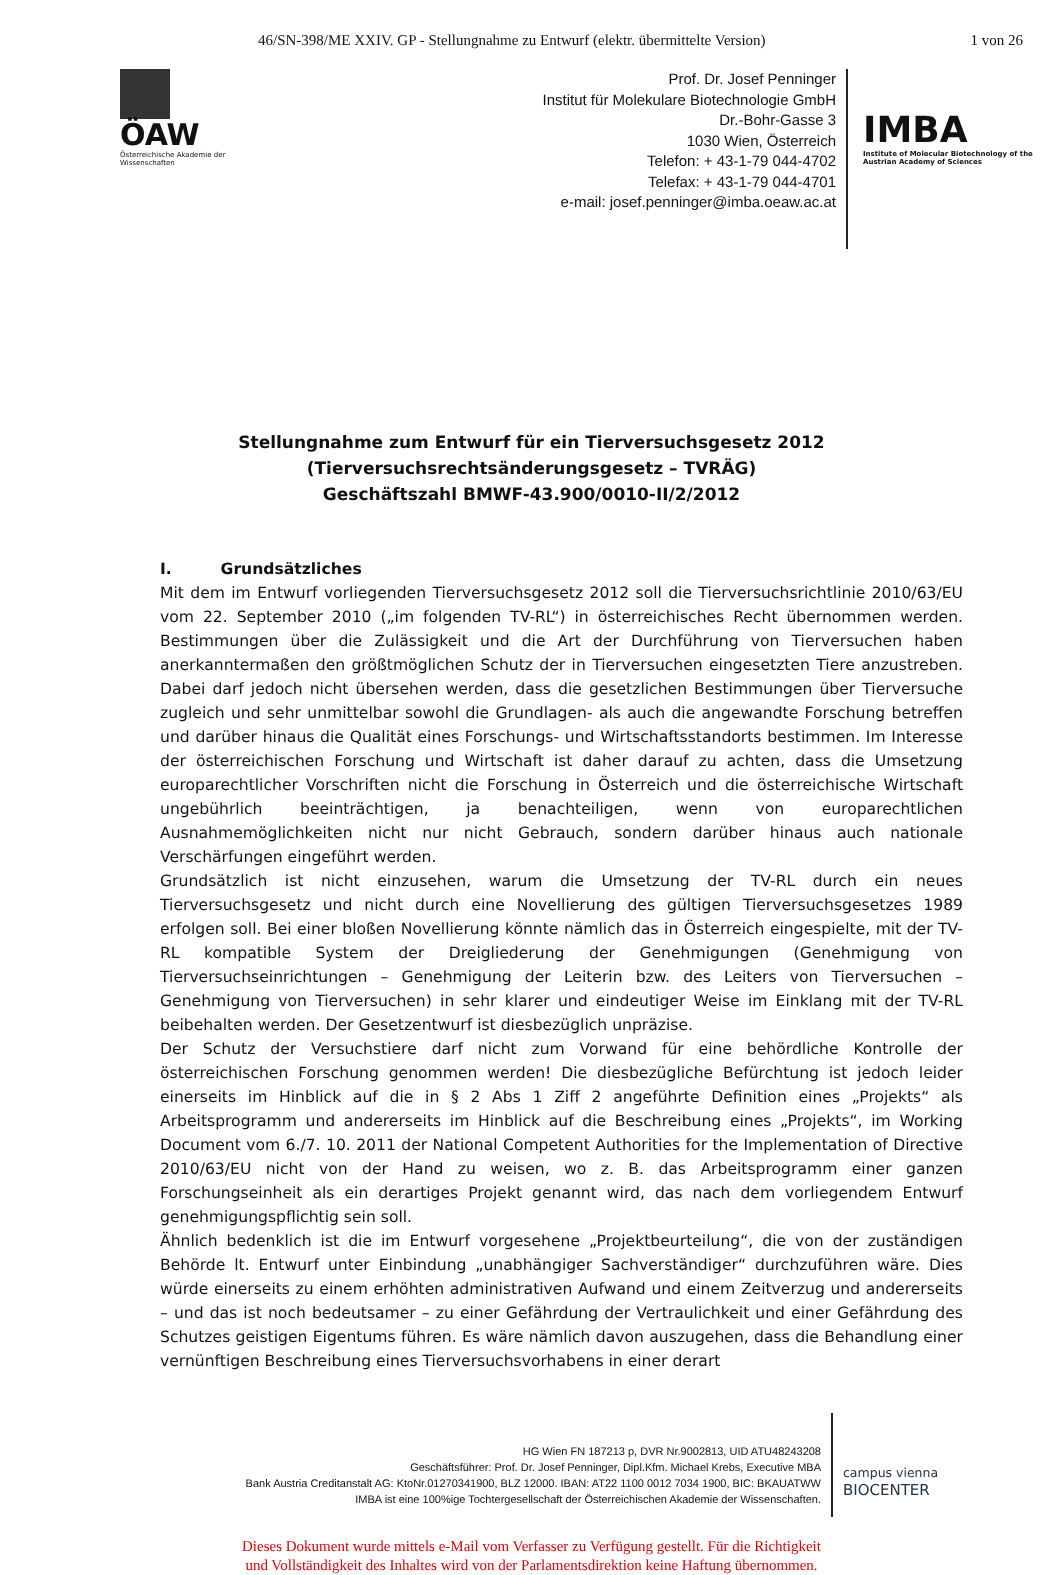46/SN-398/ME XXIV. GP - Stellungnahme zu Entwurf (elektr. übermittelte Version)
1 von 26
ÖAW
Österreichische Akademie der Wissenschaften
Prof. Dr. Josef Penninger
Institut für Molekulare Biotechnologie GmbH
Dr.-Bohr-Gasse 3
1030 Wien, Österreich
Telefon: + 43-1-79 044-4702
Telefax: + 43-1-79 044-4701
e-mail: josef.penninger@imba.oeaw.ac.at
IMBA
Institute of Molecular Biotechnology of the Austrian Academy of Sciences
Stellungnahme zum Entwurf für ein Tierversuchsgesetz 2012
(Tierversuchsrechtsänderungsgesetz – TVRÄG)
Geschäftszahl BMWF-43.900/0010-II/2/2012
I. Grundsätzliches
Mit dem im Entwurf vorliegenden Tierversuchsgesetz 2012 soll die Tierversuchsrichtlinie 2010/63/EU vom 22. September 2010 („im folgenden TV-RL“) in österreichisches Recht übernommen werden. Bestimmungen über die Zulässigkeit und die Art der Durchführung von Tierversuchen haben anerkanntermaßen den größtmöglichen Schutz der in Tierversuchen eingesetzten Tiere anzustreben. Dabei darf jedoch nicht übersehen werden, dass die gesetzlichen Bestimmungen über Tierversuche zugleich und sehr unmittelbar sowohl die Grundlagen- als auch die angewandte Forschung betreffen und darüber hinaus die Qualität eines Forschungs- und Wirtschaftsstandorts bestimmen. Im Interesse der österreichischen Forschung und Wirtschaft ist daher darauf zu achten, dass die Umsetzung europarechtlicher Vorschriften nicht die Forschung in Österreich und die österreichische Wirtschaft ungebührlich beeinträchtigen, ja benachteiligen, wenn von europarechtlichen Ausnahmemöglichkeiten nicht nur nicht Gebrauch, sondern darüber hinaus auch nationale Verschärfungen eingeführt werden.
Grundsätzlich ist nicht einzusehen, warum die Umsetzung der TV-RL durch ein neues Tierversuchsgesetz und nicht durch eine Novellierung des gültigen Tierversuchsgesetzes 1989 erfolgen soll. Bei einer bloßen Novellierung könnte nämlich das in Österreich eingespielte, mit der TV-RL kompatible System der Dreigliederung der Genehmigungen (Genehmigung von Tierversuchseinrichtungen – Genehmigung der Leiterin bzw. des Leiters von Tierversuchen – Genehmigung von Tierversuchen) in sehr klarer und eindeutiger Weise im Einklang mit der TV-RL beibehalten werden. Der Gesetzentwurf ist diesbezüglich unpräzise.
Der Schutz der Versuchstiere darf nicht zum Vorwand für eine behördliche Kontrolle der österreichischen Forschung genommen werden! Die diesbezügliche Befürchtung ist jedoch leider einerseits im Hinblick auf die in § 2 Abs 1 Ziff 2 angeführte Definition eines „Projekts“ als Arbeitsprogramm und andererseits im Hinblick auf die Beschreibung eines „Projekts“, im Working Document vom 6./7. 10. 2011 der National Competent Authorities for the Implementation of Directive 2010/63/EU nicht von der Hand zu weisen, wo z. B. das Arbeitsprogramm einer ganzen Forschungseinheit als ein derartiges Projekt genannt wird, das nach dem vorliegendem Entwurf genehmigungspflichtig sein soll.
Ähnlich bedenklich ist die im Entwurf vorgesehene „Projektbeurteilung“, die von der zuständigen Behörde lt. Entwurf unter Einbindung „unabhängiger Sachverständiger“ durchzuführen wäre. Dies würde einerseits zu einem erhöhten administrativen Aufwand und einem Zeitverzug und andererseits – und das ist noch bedeutsamer – zu einer Gefährdung der Vertraulichkeit und einer Gefährdung des Schutzes geistigen Eigentums führen. Es wäre nämlich davon auszugehen, dass die Behandlung einer vernünftigen Beschreibung eines Tierversuchsvorhabens in einer derart
HG Wien FN 187213 p, DVR Nr.9002813, UID ATU48243208
Geschäftsführer: Prof. Dr. Josef Penninger, Dipl.Kfm. Michael Krebs, Executive MBA
Bank Austria Creditanstalt AG: KtoNr.01270341900, BLZ 12000. IBAN: AT22 1100 0012 7034 1900, BIC: BKAUATWW
IMBA ist eine 100%ige Tochtergesellschaft der Österreichischen Akademie der Wissenschaften.
campus vienna
BIOCENTER
Dieses Dokument wurde mittels e-Mail vom Verfasser zu Verfügung gestellt. Für die Richtigkeit
und Vollständigkeit des Inhaltes wird von der Parlamentsdirektion keine Haftung übernommen.